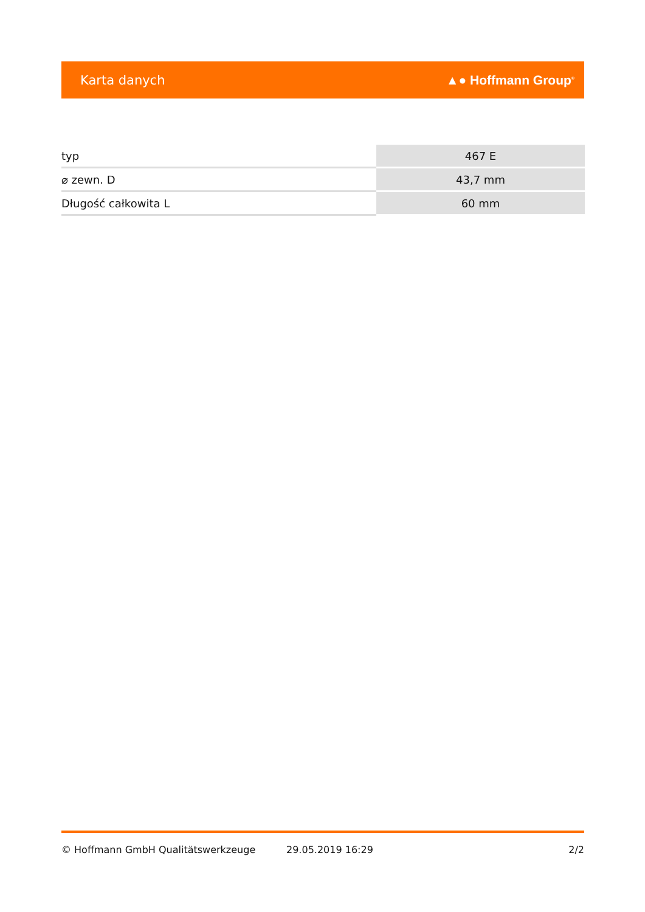Karta danych ▲● Hoffmann Group<sup>®</sup>
| typ | 467 E |
| ⌀ zewn. D | 43,7 mm |
| Długość całkowita L | 60 mm |
© Hoffmann GmbH Qualitätswerkzeuge 29.05.2019 16:29 2/2